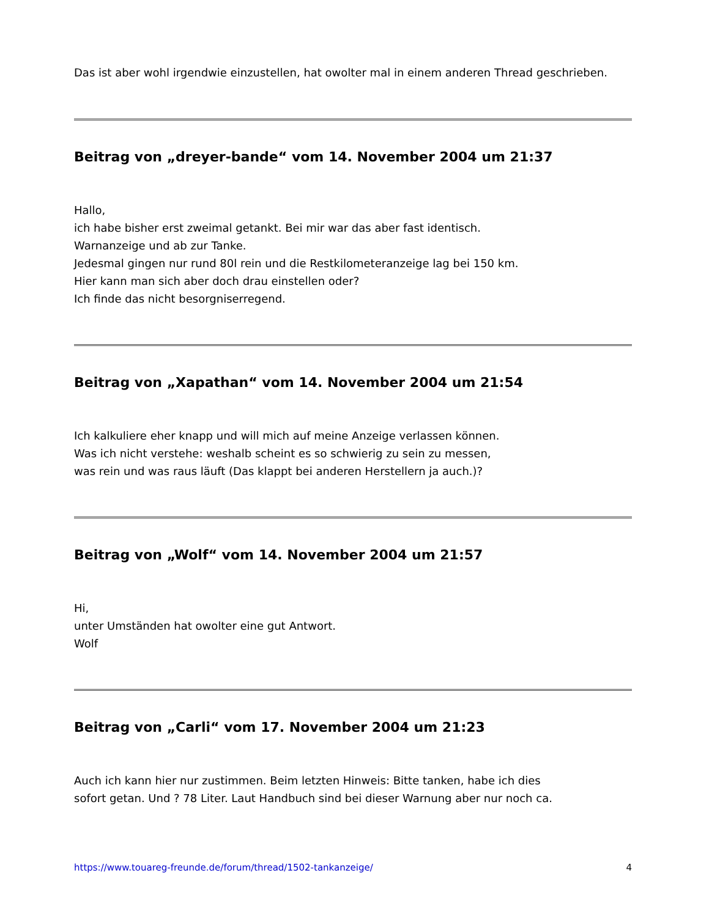Das ist aber wohl irgendwie einzustellen, hat owolter mal in einem anderen Thread geschrieben.
Beitrag von „dreyer-bande“ vom 14. November 2004 um 21:37
Hallo,
ich habe bisher erst zweimal getankt. Bei mir war das aber fast identisch.
Warnanzeige und ab zur Tanke.
Jedesmal gingen nur rund 80l rein und die Restkilometeranzeige lag bei 150 km.
Hier kann man sich aber doch drau einstellen oder?
Ich finde das nicht besorgniserregend.
Beitrag von „Xapathan“ vom 14. November 2004 um 21:54
Ich kalkuliere eher knapp und will mich auf meine Anzeige verlassen können.
Was ich nicht verstehe: weshalb scheint es so schwierig zu sein zu messen,
was rein und was raus läuft (Das klappt bei anderen Herstellern ja auch.)?
Beitrag von „Wolf“ vom 14. November 2004 um 21:57
Hi,
unter Umständen hat owolter eine gut Antwort.
Wolf
Beitrag von „Carli“ vom 17. November 2004 um 21:23
Auch ich kann hier nur zustimmen. Beim letzten Hinweis: Bitte tanken, habe ich dies
sofort getan. Und ? 78 Liter. Laut Handbuch sind bei dieser Warnung aber nur noch ca.
https://www.touareg-freunde.de/forum/thread/1502-tankanzeige/ 4